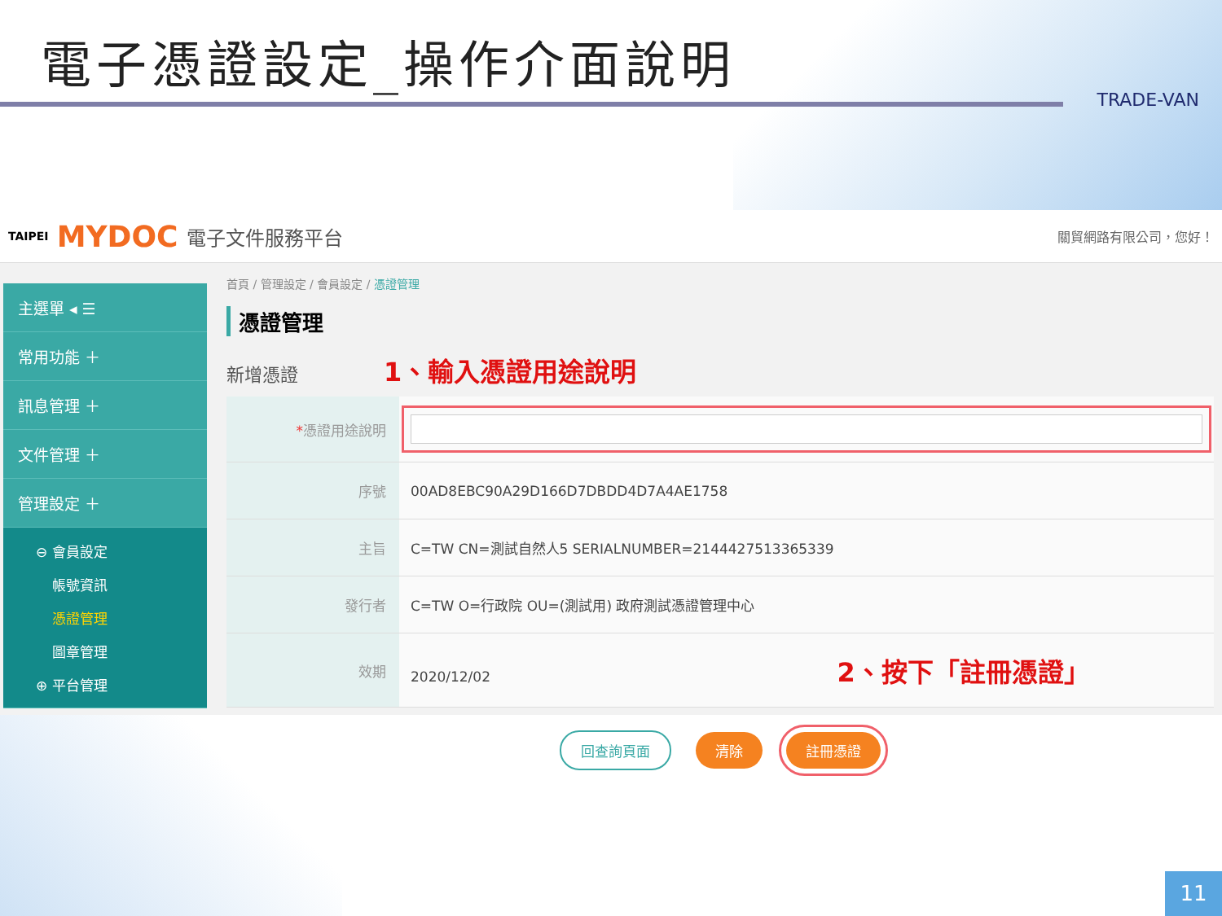電子憑證設定_操作介面說明
TRADE-VAN
TAIPEI MYDOC 電子文件服務平台 關貿網路有限公司，您好！
主選單 ◂ ☰
常用功能 ＋
訊息管理 ＋
文件管理 ＋
管理設定 ＋
⊖ 會員設定
帳號資訊
憑證管理
圖章管理
⊕ 平台管理
首頁 / 管理設定 / 會員設定 / 憑證管理
憑證管理
新增憑證 1、輸入憑證用途說明
| * 憑證用途說明 | |
| 序號 | 00AD8EBC90A29D166D7DBDD4D7A4AE1758 |
| 主旨 | C=TW CN=測試自然人5 SERIALNUMBER=2144427513365339 |
| 發行者 | C=TW O=行政院 OU=(測試用) 政府測試憑證管理中心 |
| 效期 | 2020/12/02 2、按下「註冊憑證」 |
回查詢頁面 清除 註冊憑證
11